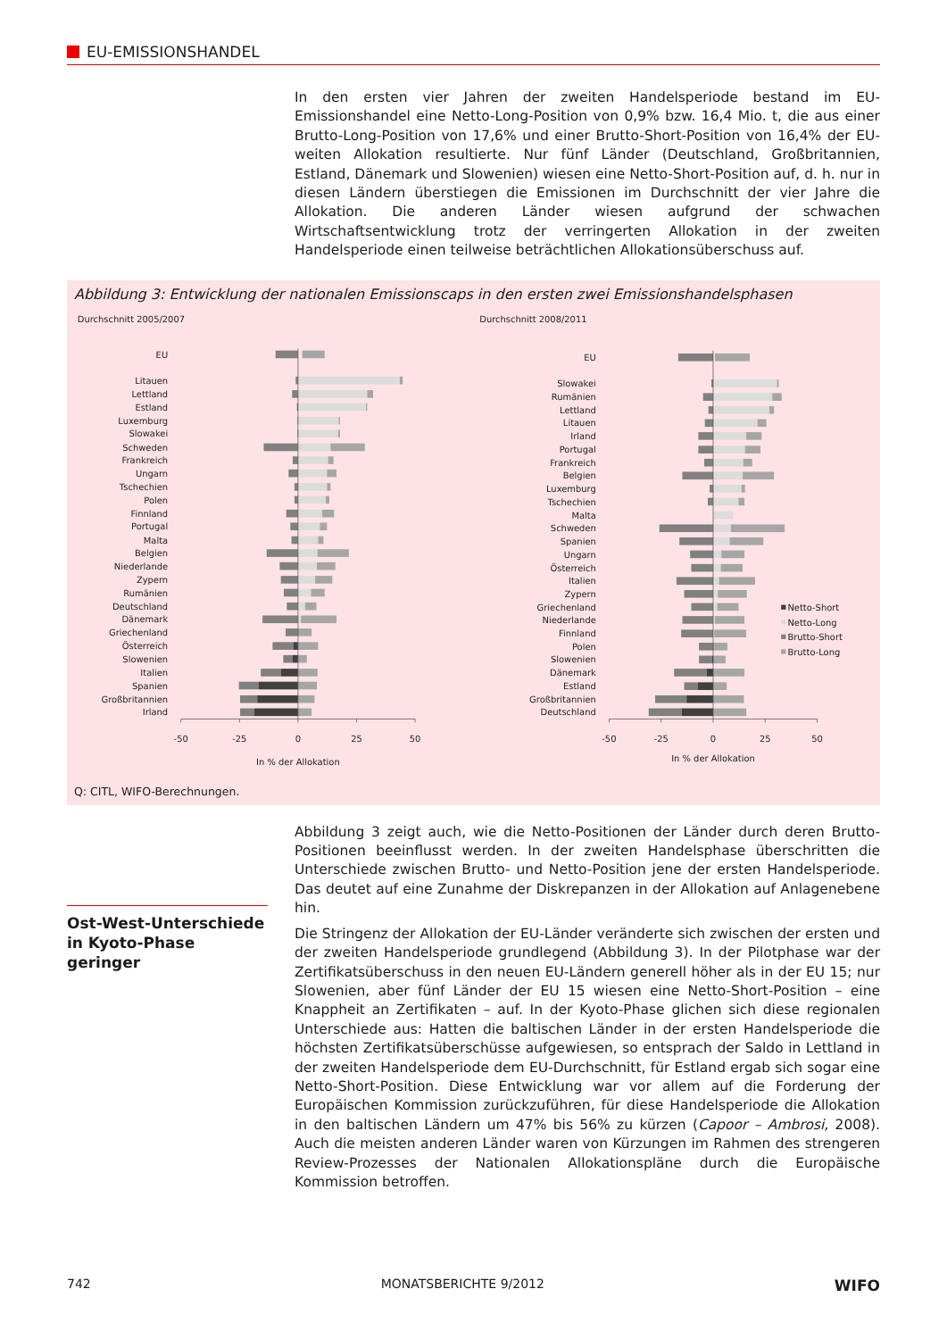EU-EMISSIONSHANDEL
In den ersten vier Jahren der zweiten Handelsperiode bestand im EU-Emissionshandel eine Netto-Long-Position von 0,9% bzw. 16,4 Mio. t, die aus einer Brutto-Long-Position von 17,6% und einer Brutto-Short-Position von 16,4% der EU-weiten Allokation resultierte. Nur fünf Länder (Deutschland, Großbritannien, Estland, Dänemark und Slowenien) wiesen eine Netto-Short-Position auf, d. h. nur in diesen Ländern überstiegen die Emissionen im Durchschnitt der vier Jahre die Allokation. Die anderen Länder wiesen aufgrund der schwachen Wirtschaftsentwicklung trotz der verringerten Allokation in der zweiten Handelsperiode einen teilweise beträchtlichen Allokationsüberschuss auf.
Abbildung 3: Entwicklung der nationalen Emissionscaps in den ersten zwei Emissionshandelsphasen
Durchschnitt 2005/2007
Durchschnitt 2008/2011
EU
Litauen
Lettland
Estland
Luxemburg
Slowakei
Schweden
Frankreich
Ungarn
Tschechien
Polen
Finnland
Portugal
Malta
Belgien
Niederlande
Zypern
Rumänien
Deutschland
Dänemark
Griechenland
Österreich
Slowenien
Italien
Spanien
Großbritannien
Irland
-50
-25
0
25
50
In % der Allokation
EU
Slowakei
Rumänien
Lettland
Litauen
Irland
Portugal
Frankreich
Belgien
Luxemburg
Tschechien
Malta
Schweden
Spanien
Ungarn
Österreich
Italien
Zypern
Griechenland
Niederlande
Finnland
Polen
Slowenien
Dänemark
Estland
Großbritannien
Deutschland
-50
-25
0
25
50
In % der Allokation
Netto-Short
Netto-Long
Brutto-Short
Brutto-Long
Q: CITL, WIFO-Berechnungen.
Ost-West-Unterschiede in Kyoto-Phase geringer
Abbildung 3 zeigt auch, wie die Netto-Positionen der Länder durch deren Brutto-Positionen beeinflusst werden. In der zweiten Handelsphase überschritten die Unterschiede zwischen Brutto- und Netto-Position jene der ersten Handelsperiode. Das deutet auf eine Zunahme der Diskrepanzen in der Allokation auf Anlagenebene hin.
Die Stringenz der Allokation der EU-Länder veränderte sich zwischen der ersten und der zweiten Handelsperiode grundlegend (Abbildung 3). In der Pilotphase war der Zertifikatsüberschuss in den neuen EU-Ländern generell höher als in der EU 15; nur Slowenien, aber fünf Länder der EU 15 wiesen eine Netto-Short-Position – eine Knappheit an Zertifikaten – auf. In der Kyoto-Phase glichen sich diese regionalen Unterschiede aus: Hatten die baltischen Länder in der ersten Handelsperiode die höchsten Zertifikatsüberschüsse aufgewiesen, so entsprach der Saldo in Lettland in der zweiten Handelsperiode dem EU-Durchschnitt, für Estland ergab sich sogar eine Netto-Short-Position. Diese Entwicklung war vor allem auf die Forderung der Europäischen Kommission zurückzuführen, für diese Handelsperiode die Allokation in den baltischen Ländern um 47% bis 56% zu kürzen (Capoor – Ambrosi, 2008). Auch die meisten anderen Länder waren von Kürzungen im Rahmen des strengeren Review-Prozesses der Nationalen Allokationspläne durch die Europäische Kommission betroffen.
742 MONATSBERICHTE 9/2012 WIFO